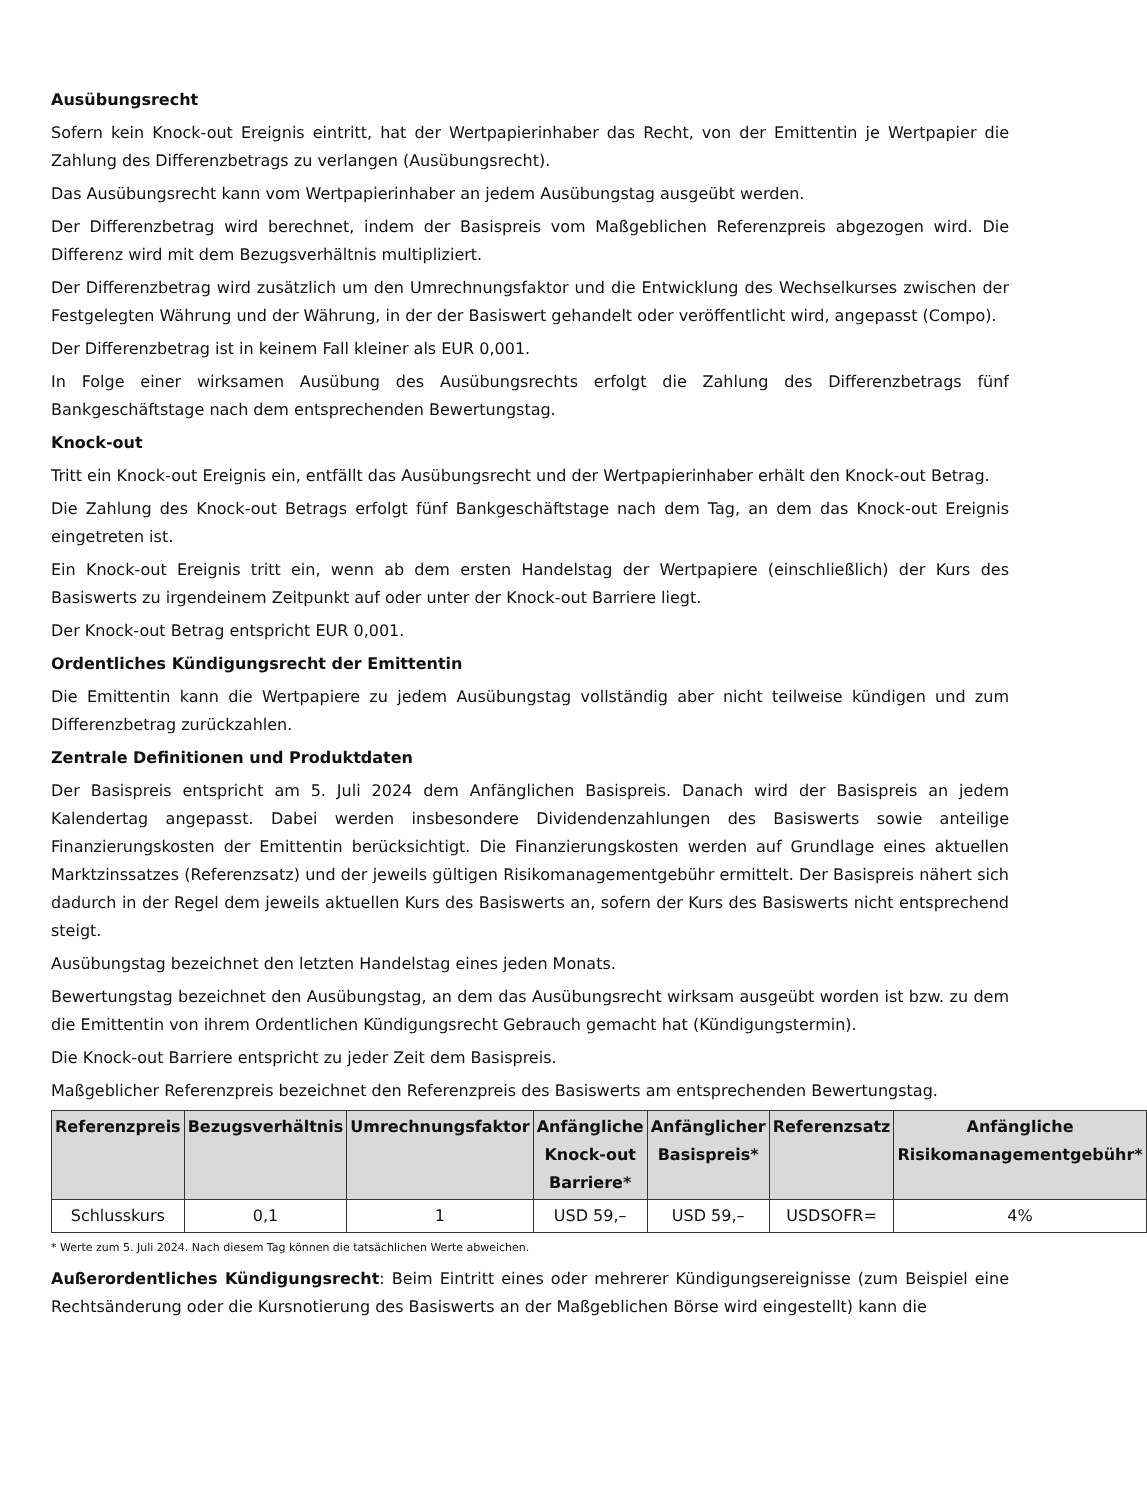Ausübungsrecht
Sofern kein Knock-out Ereignis eintritt, hat der Wertpapierinhaber das Recht, von der Emittentin je Wertpapier die Zahlung des Differenzbetrags zu verlangen (Ausübungsrecht).
Das Ausübungsrecht kann vom Wertpapierinhaber an jedem Ausübungstag ausgeübt werden.
Der Differenzbetrag wird berechnet, indem der Basispreis vom Maßgeblichen Referenzpreis abgezogen wird. Die Differenz wird mit dem Bezugsverhältnis multipliziert.
Der Differenzbetrag wird zusätzlich um den Umrechnungsfaktor und die Entwicklung des Wechselkurses zwischen der Festgelegten Währung und der Währung, in der der Basiswert gehandelt oder veröffentlicht wird, angepasst (Compo).
Der Differenzbetrag ist in keinem Fall kleiner als EUR 0,001.
In Folge einer wirksamen Ausübung des Ausübungsrechts erfolgt die Zahlung des Differenzbetrags fünf Bankgeschäftstage nach dem entsprechenden Bewertungstag.
Knock-out
Tritt ein Knock-out Ereignis ein, entfällt das Ausübungsrecht und der Wertpapierinhaber erhält den Knock-out Betrag.
Die Zahlung des Knock-out Betrags erfolgt fünf Bankgeschäftstage nach dem Tag, an dem das Knock-out Ereignis eingetreten ist.
Ein Knock-out Ereignis tritt ein, wenn ab dem ersten Handelstag der Wertpapiere (einschließlich) der Kurs des Basiswerts zu irgendeinem Zeitpunkt auf oder unter der Knock-out Barriere liegt.
Der Knock-out Betrag entspricht EUR 0,001.
Ordentliches Kündigungsrecht der Emittentin
Die Emittentin kann die Wertpapiere zu jedem Ausübungstag vollständig aber nicht teilweise kündigen und zum Differenzbetrag zurückzahlen.
Zentrale Definitionen und Produktdaten
Der Basispreis entspricht am 5. Juli 2024 dem Anfänglichen Basispreis. Danach wird der Basispreis an jedem Kalendertag angepasst. Dabei werden insbesondere Dividendenzahlungen des Basiswerts sowie anteilige Finanzierungskosten der Emittentin berücksichtigt. Die Finanzierungskosten werden auf Grundlage eines aktuellen Marktzinssatzes (Referenzsatz) und der jeweils gültigen Risikomanagementgebühr ermittelt. Der Basispreis nähert sich dadurch in der Regel dem jeweils aktuellen Kurs des Basiswerts an, sofern der Kurs des Basiswerts nicht entsprechend steigt.
Ausübungstag bezeichnet den letzten Handelstag eines jeden Monats.
Bewertungstag bezeichnet den Ausübungstag, an dem das Ausübungsrecht wirksam ausgeübt worden ist bzw. zu dem die Emittentin von ihrem Ordentlichen Kündigungsrecht Gebrauch gemacht hat (Kündigungstermin).
Die Knock-out Barriere entspricht zu jeder Zeit dem Basispreis.
Maßgeblicher Referenzpreis bezeichnet den Referenzpreis des Basiswerts am entsprechenden Bewertungstag.
| Referenzpreis | Bezugsverhältnis | Umrechnungsfaktor | Anfängliche Knock-out Barriere* | Anfänglicher Basispreis* | Referenzsatz | Anfängliche Risikomanagementgebühr* |
| --- | --- | --- | --- | --- | --- | --- |
| Schlusskurs | 0,1 | 1 | USD 59,– | USD 59,– | USDSOFR= | 4% |
* Werte zum 5. Juli 2024. Nach diesem Tag können die tatsächlichen Werte abweichen.
Außerordentliches Kündigungsrecht: Beim Eintritt eines oder mehrerer Kündigungsereignisse (zum Beispiel eine Rechtsänderung oder die Kursnotierung des Basiswerts an der Maßgeblichen Börse wird eingestellt) kann die